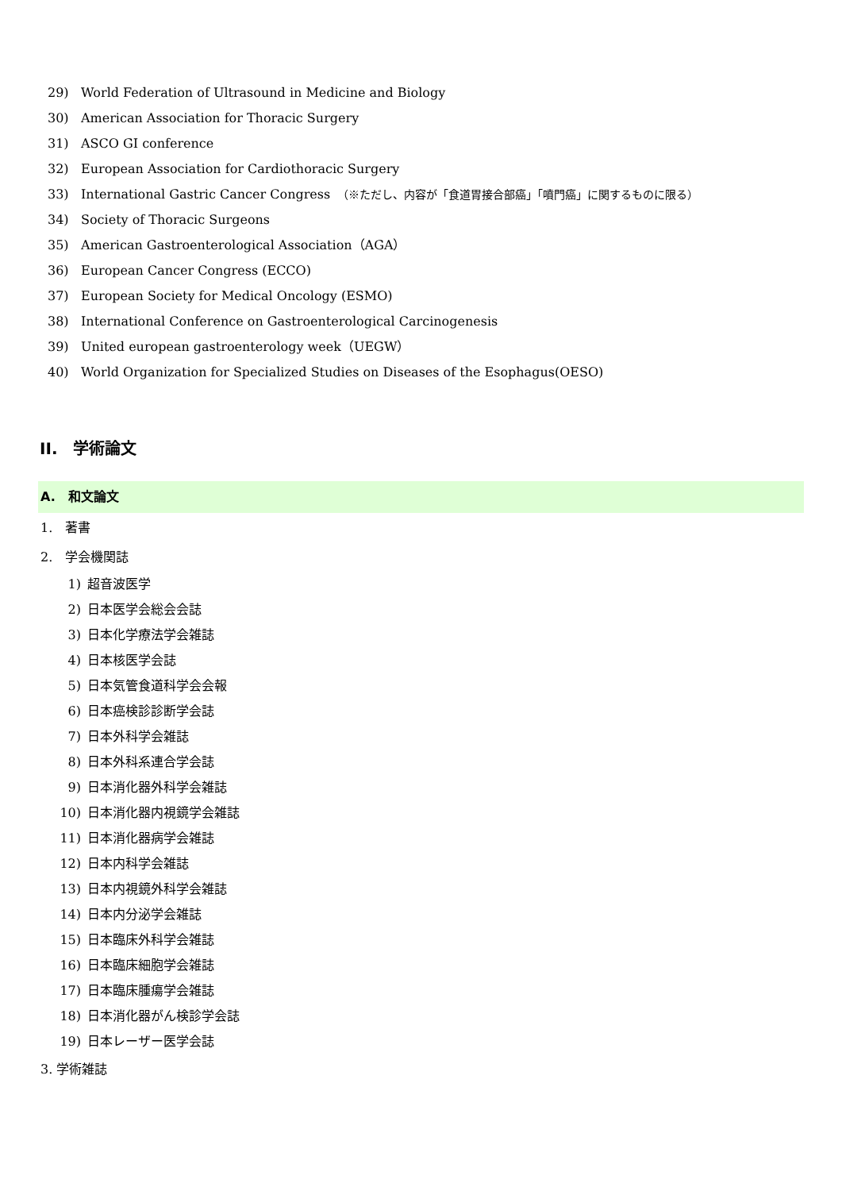29) World Federation of Ultrasound in Medicine and Biology
30) American Association for Thoracic Surgery
31) ASCO GI conference
32) European Association for Cardiothoracic Surgery
33) International Gastric Cancer Congress　（※ただし、内容が「食道胃接合部癌」「噴門癌」に関するものに限る）
34) Society of Thoracic Surgeons
35) American Gastroenterological Association（AGA）
36) European Cancer Congress (ECCO)
37) European Society for Medical Oncology (ESMO)
38) International Conference on Gastroenterological Carcinogenesis
39) United european gastroenterology week（UEGW）
40) World Organization for Specialized Studies on Diseases of the Esophagus(OESO)
II.　学術論文
A.　和文論文
1.　著書
2.　学会機関誌
1) 超音波医学
2) 日本医学会総会会誌
3) 日本化学療法学会雑誌
4) 日本核医学会誌
5) 日本気管食道科学会会報
6) 日本癌検診診断学会誌
7) 日本外科学会雑誌
8) 日本外科系連合学会誌
9) 日本消化器外科学会雑誌
10) 日本消化器内視鏡学会雑誌
11) 日本消化器病学会雑誌
12) 日本内科学会雑誌
13) 日本内視鏡外科学会雑誌
14) 日本内分泌学会雑誌
15) 日本臨床外科学会雑誌
16) 日本臨床細胞学会雑誌
17) 日本臨床腫瘍学会雑誌
18) 日本消化器がん検診学会誌
19) 日本レーザー医学会誌
3. 学術雑誌